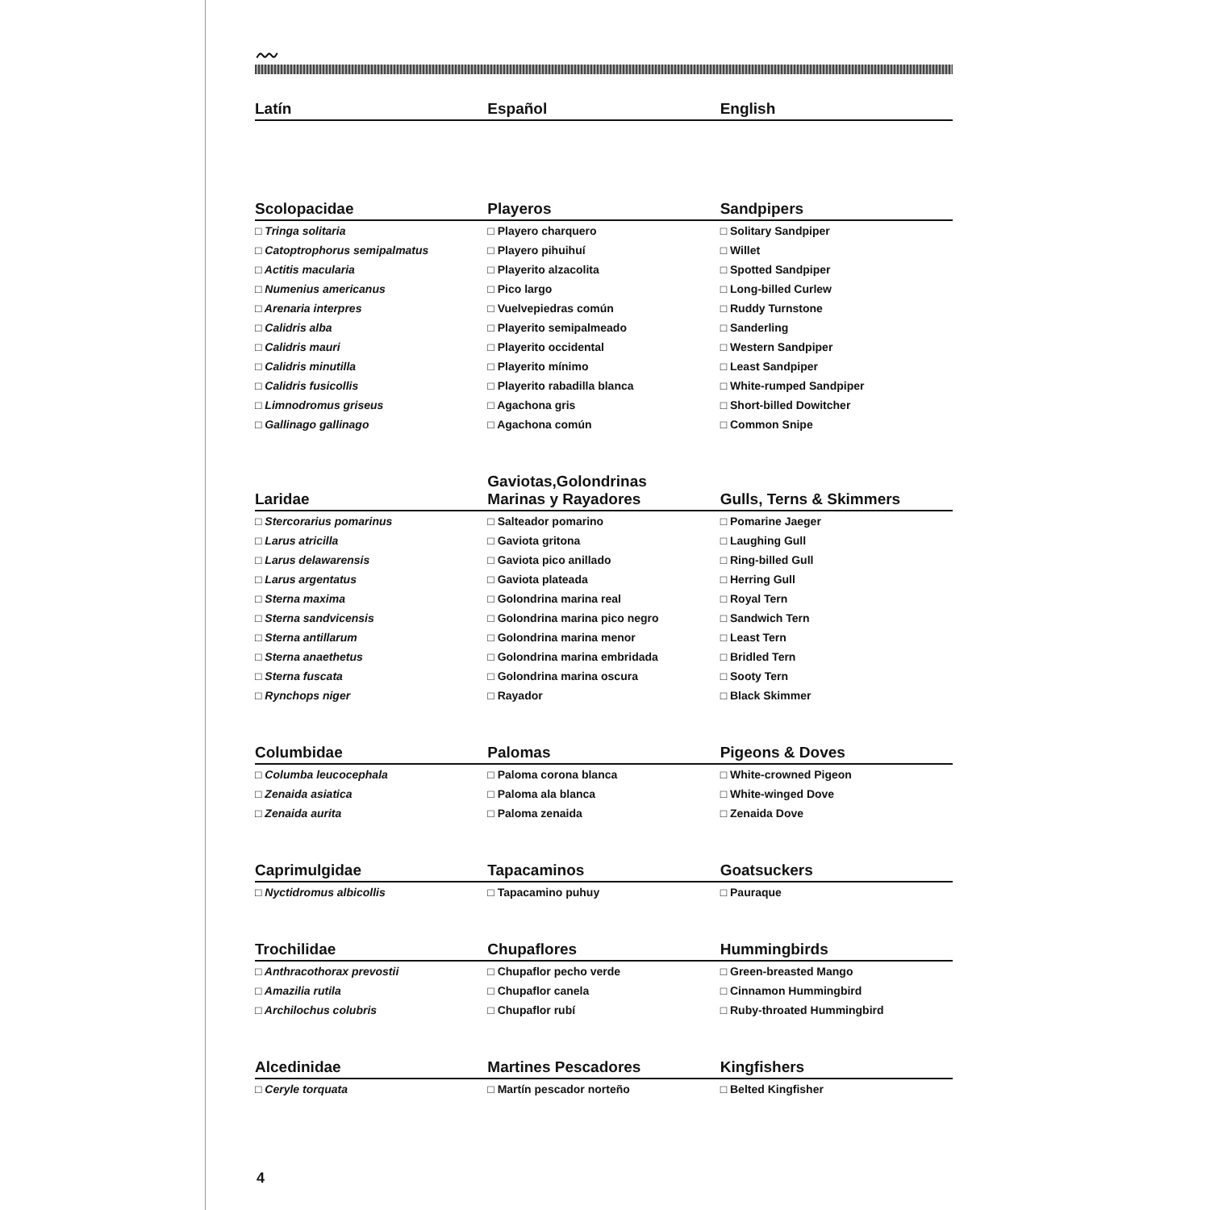〰
| Latín | Español | English |
| --- | --- | --- |
| Scolopacidae | Playeros | Sandpipers |
| □ Tringa solitaria | □ Playero charquero | □ Solitary Sandpiper |
| □ Catoptrophorus semipalmatus | □ Playero pihuihuí | □ Willet |
| □ Actitis macularia | □ Playerito alzacolita | □ Spotted Sandpiper |
| □ Numenius americanus | □ Pico largo | □ Long-billed Curlew |
| □ Arenaria interpres | □ Vuelvepiedras común | □ Ruddy Turnstone |
| □ Calidris alba | □ Playerito semipalmeado | □ Sanderling |
| □ Calidris mauri | □ Playerito occidental | □ Western Sandpiper |
| □ Calidris minutilla | □ Playerito mínimo | □ Least Sandpiper |
| □ Calidris fusicollis | □ Playerito rabadilla blanca | □ White-rumped Sandpiper |
| □ Limnodromus griseus | □ Agachona gris | □ Short-billed Dowitcher |
| □ Gallinago gallinago | □ Agachona común | □ Common Snipe |
| Laridae | Gaviotas,Golondrinas Marinas y Rayadores | Gulls, Terns & Skimmers |
| □ Stercorarius pomarinus | □ Salteador pomarino | □ Pomarine Jaeger |
| □ Larus atricilla | □ Gaviota gritona | □ Laughing Gull |
| □ Larus delawarensis | □ Gaviota pico anillado | □ Ring-billed Gull |
| □ Larus argentatus | □ Gaviota plateada | □ Herring Gull |
| □ Sterna maxima | □ Golondrina marina real | □ Royal Tern |
| □ Sterna sandvicensis | □ Golondrina marina pico negro | □ Sandwich Tern |
| □ Sterna antillarum | □ Golondrina marina menor | □ Least Tern |
| □ Sterna anaethetus | □ Golondrina marina embridada | □ Bridled Tern |
| □ Sterna fuscata | □ Golondrina marina oscura | □ Sooty Tern |
| □ Rynchops niger | □ Rayador | □ Black Skimmer |
| Columbidae | Palomas | Pigeons & Doves |
| □ Columba leucocephala | □ Paloma corona blanca | □ White-crowned Pigeon |
| □ Zenaida asiatica | □ Paloma ala blanca | □ White-winged Dove |
| □ Zenaida aurita | □ Paloma zenaida | □ Zenaida Dove |
| Caprimulgidae | Tapacaminos | Goatsuckers |
| □ Nyctidromus albicollis | □ Tapacamino puhuy | □ Pauraque |
| Trochilidae | Chupaflores | Hummingbirds |
| □ Anthracothorax prevostii | □ Chupaflor pecho verde | □ Green-breasted Mango |
| □ Amazilia rutila | □ Chupaflor canela | □ Cinnamon Hummingbird |
| □ Archilochus colubris | □ Chupaflor rubí | □ Ruby-throated Hummingbird |
| Alcedinidae | Martines Pescadores | Kingfishers |
| □ Ceryle torquata | □ Martín pescador norteño | □ Belted Kingfisher |
4